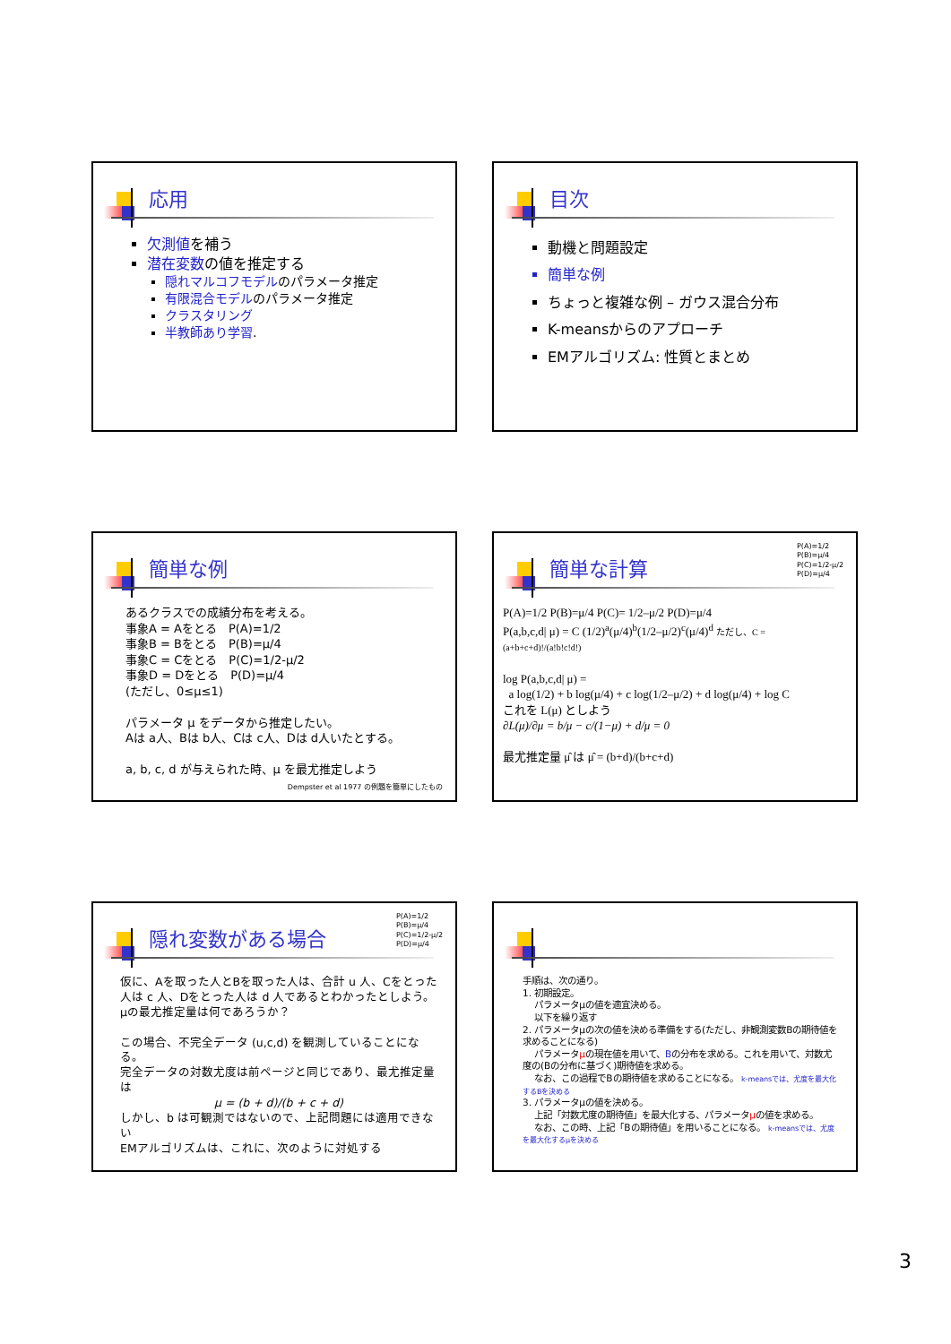応用
欠測値を補う
潜在変数の値を推定する
隠れマルコフモデルのパラメータ推定
有限混合モデルのパラメータ推定
クラスタリング
半教師あり学習.
目次
動機と問題設定
簡単な例
ちょっと複雑な例 – ガウス混合分布
K-meansからのアプローチ
EMアルゴリズム: 性質とまとめ
簡単な例
あるクラスでの成績分布を考える。
事象A = Aをとる　P(A)=1/2
事象B = Bをとる　P(B)=μ/4
事象C = Cをとる　P(C)=1/2-μ/2
事象D = Dをとる　P(D)=μ/4
(ただし、0≤μ≤1)
パラメータ μ をデータから推定したい。
Aは a人、Bは b人、Cは c人、Dは d人いたとする。
a, b, c, d が与えられた時、μ を最尤推定しよう
Dempster et al 1977 の例題を簡単にしたもの
P(A)=1/2
P(B)=μ/4
P(C)=1/2-μ/2
P(D)=μ/4
簡単な計算
P(A)=1/2 P(B)=μ/4 P(C)= 1/2–μ/2 P(D)=μ/4
P(a,b,c,d| μ) = C (1/2)<sup>a</sup>(μ/4)<sup>b</sup>(1/2–μ/2)<sup>c</sup>(μ/4)<sup>d</sup> ただし、C = (a+b+c+d)!/(a!b!c!d!)
log P(a,b,c,d| μ) =
a log(1/2) + b log(μ/4) + c log(1/2–μ/2) + d log(μ/4) + log C
これを L(μ) としよう
∂L(μ)/∂μ = b/μ − c/(1−μ) + d/μ = 0
最尤推定量 μ̂ は μ̂ = (b+d)/(b+c+d)
P(A)=1/2
P(B)=μ/4
P(C)=1/2-μ/2
P(D)=μ/4
隠れ変数がある場合
仮に、Aを取った人とBを取った人は、合計 u 人、Cをとった人は c 人、Dをとった人は d 人であるとわかったとしよう。μの最尤推定量は何であろうか？
この場合、不完全データ (u,c,d) を観測していることになる。
完全データの対数尤度は前ページと同じであり、最尤推定量は
μ = (b + d)/(b + c + d)
しかし、b は可観測ではないので、上記問題には適用できない
EMアルゴリズムは、これに、次のように対処する
手順は、次の通り。
1. 初期設定。
パラメータμの値を適宜決める。
以下を繰り返す
2. パラメータμの次の値を決める準備をする(ただし、非観測変数Bの期待値を求めることになる)
パラメータμの現在値を用いて、Bの分布を求める。これを用いて、対数尤度の(Bの分布に基づく)期待値を求める。
なお、この過程でBの期待値を求めることになる。 k-meansでは、尤度を最大化するBを決める
3. パラメータμの値を決める。
上記「対数尤度の期待値」を最大化する、パラメータμの値を求める。
なお、この時、上記「Bの期待値」を用いることになる。 k-meansでは、尤度を最大化するμを決める
3